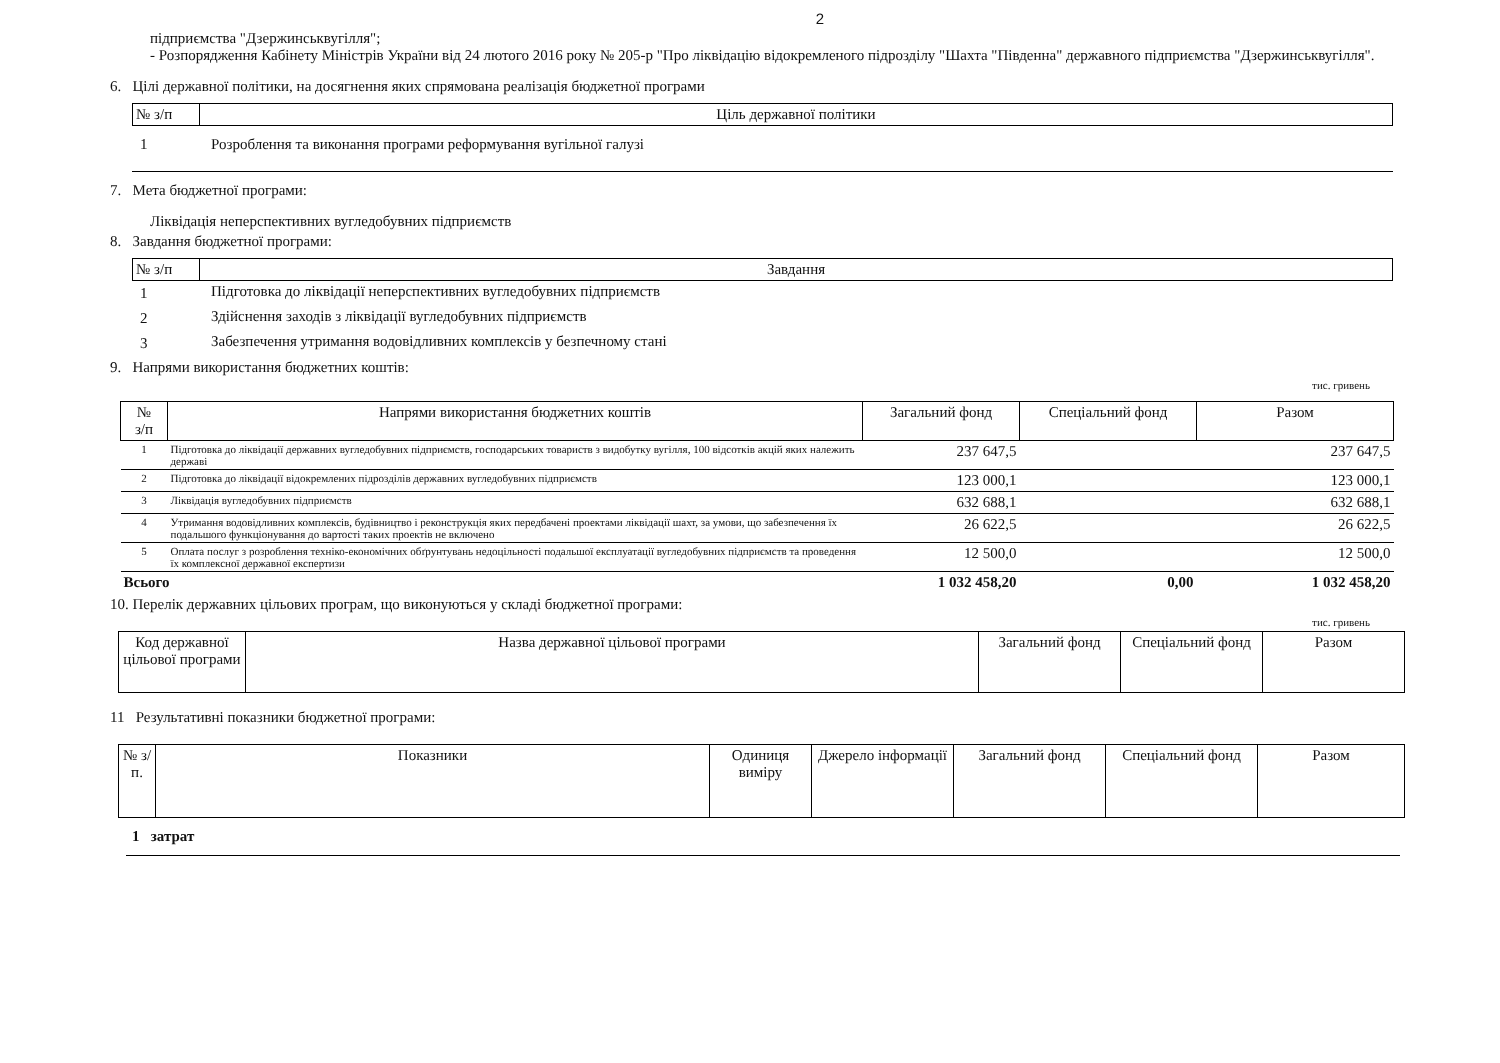2
підприємства "Дзержинськвугілля";
- Розпорядження Кабінету Міністрів України від 24 лютого 2016 року № 205-р "Про ліквідацію відокремленого підрозділу "Шахта "Південна" державного підприємства "Дзержинськвугілля".
6. Цілі державної політики, на досягнення яких спрямована реалізація бюджетної програми
| № з/п | Ціль державної політики |
| --- | --- |
| 1 | Розроблення та виконання програми реформування вугільної галузі |
7. Мета бюджетної програми:
Ліквідація неперспективних вугледобувних підприємств
8. Завдання бюджетної програми:
| № з/п | Завдання |
| --- | --- |
| 1 | Підготовка до ліквідації неперспективних вугледобувних підприємств |
| 2 | Здійснення заходів з ліквідації вугледобувних підприємств |
| 3 | Забезпечення утримання водовідливних комплексів у безпечному стані |
9. Напрями використання бюджетних коштів:
тис. гривень
| № з/п | Напрями використання бюджетних коштів | Загальний фонд | Спеціальний фонд | Разом |
| --- | --- | --- | --- | --- |
| 1 | Підготовка до ліквідації державних вугледобувних підприємств, господарських товариств з видобутку вугілля, 100 відсотків акцій яких належить державі | 237 647,5 | | 237 647,5 |
| 2 | Підготовка до ліквідації відокремлених підрозділів державних вугледобувних підприємств | 123 000,1 | | 123 000,1 |
| 3 | Ліквідація вугледобувних підприємств | 632 688,1 | | 632 688,1 |
| 4 | Утримання водовідливних комплексів, будівництво і реконструкція яких передбачені проектами ліквідації шахт, за умови, що забезпечення їх подальшого функціонування до вартості таких проектів не включено | 26 622,5 | | 26 622,5 |
| 5 | Оплата послуг з розроблення техніко-економічних обґрунтувань недоцільності подальшої експлуатації вугледобувних підприємств та проведення їх комплексної державної експертизи | 12 500,0 | | 12 500,0 |
| Всього | | 1 032 458,20 | 0,00 | 1 032 458,20 |
10. Перелік державних цільових програм, що виконуються у складі бюджетної програми:
тис. гривень
| Код державної цільової програми | Назва державної цільової програми | Загальний фонд | Спеціальний фонд | Разом |
| --- | --- | --- | --- | --- |
11 Результативні показники бюджетної програми:
| № з/п. | Показники | Одиниця виміру | Джерело інформації | Загальний фонд | Спеціальний фонд | Разом |
| --- | --- | --- | --- | --- | --- | --- |
| 1 затрат |